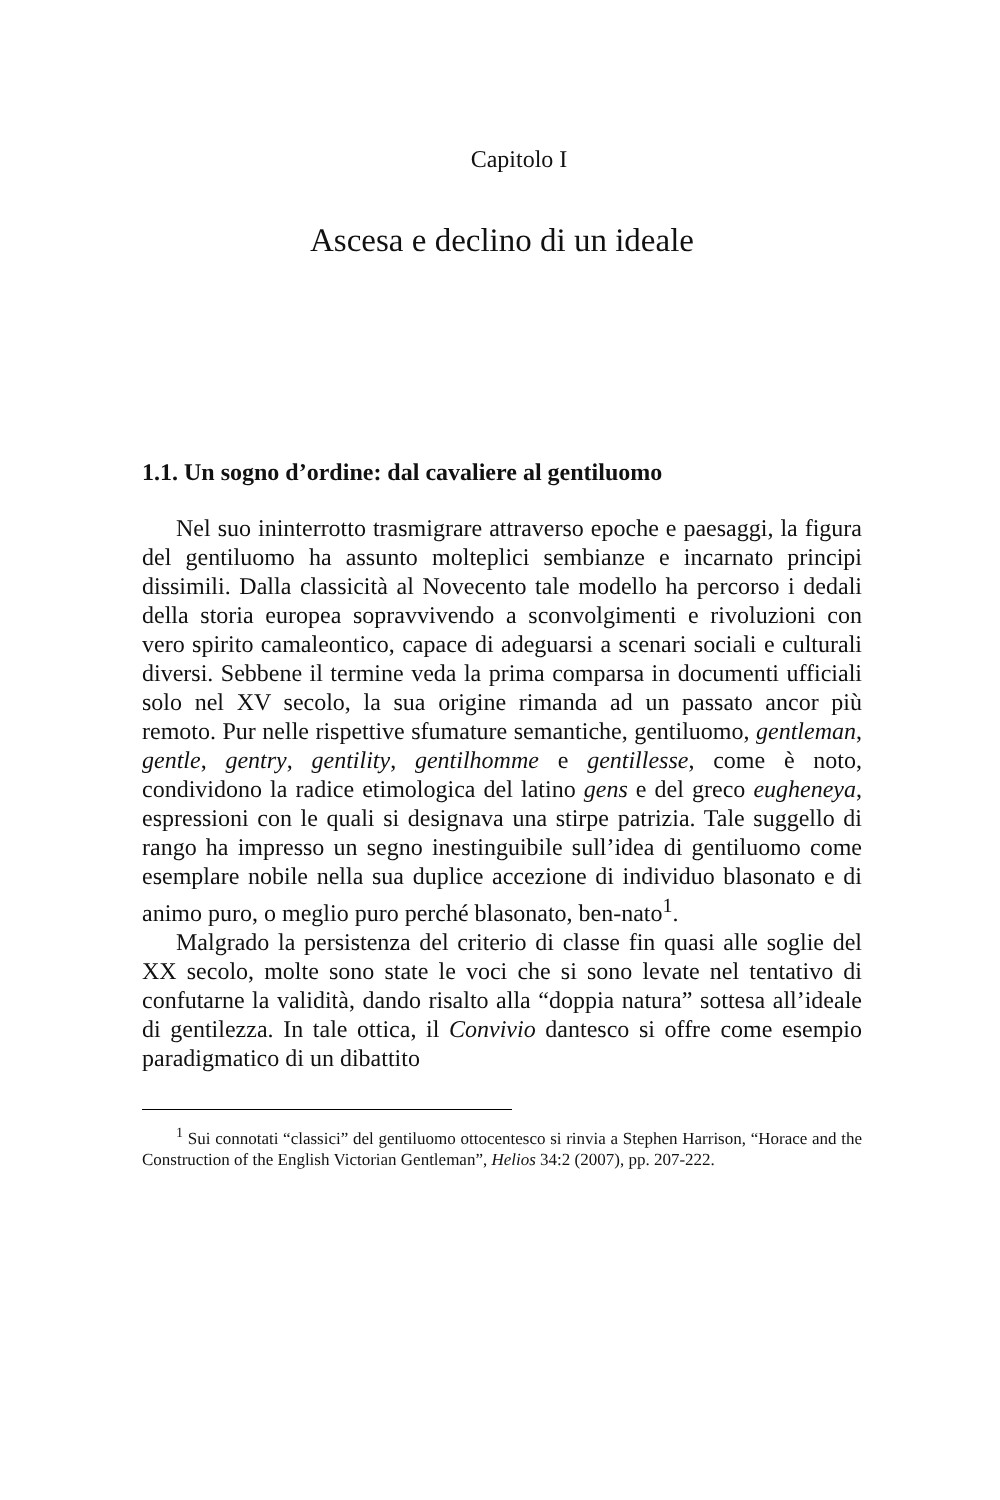Capitolo I
Ascesa e declino di un ideale
1.1. Un sogno d’ordine: dal cavaliere al gentiluomo
Nel suo ininterrotto trasmigrare attraverso epoche e paesaggi, la figura del gentiluomo ha assunto molteplici sembianze e incarnato principi dissimili. Dalla classicità al Novecento tale modello ha percorso i dedali della storia europea sopravvivendo a sconvolgimenti e rivoluzioni con vero spirito camaleontico, capace di adeguarsi a scenari sociali e culturali diversi. Sebbene il termine veda la prima comparsa in documenti ufficiali solo nel XV secolo, la sua origine rimanda ad un passato ancor più remoto. Pur nelle rispettive sfumature semantiche, gentiluomo, gentleman, gentle, gentry, gentility, gentilhomme e gentillesse, come è noto, condividono la radice etimologica del latino gens e del greco eugheneya, espressioni con le quali si designava una stirpe patrizia. Tale suggello di rango ha impresso un segno inestinguibile sull’idea di gentiluomo come esemplare nobile nella sua duplice accezione di individuo blasonato e di animo puro, o meglio puro perché blasonato, ben-nato<sup>1</sup>.
Malgrado la persistenza del criterio di classe fin quasi alle soglie del XX secolo, molte sono state le voci che si sono levate nel tentativo di confutarne la validità, dando risalto alla “doppia natura” sottesa all’ideale di gentilezza. In tale ottica, il Convivio dantesco si offre come esempio paradigmatico di un dibattito
<sup>1</sup> Sui connotati “classici” del gentiluomo ottocentesco si rinvia a Stephen Harrison, “Horace and the Construction of the English Victorian Gentleman”, Helios 34:2 (2007), pp. 207-222.